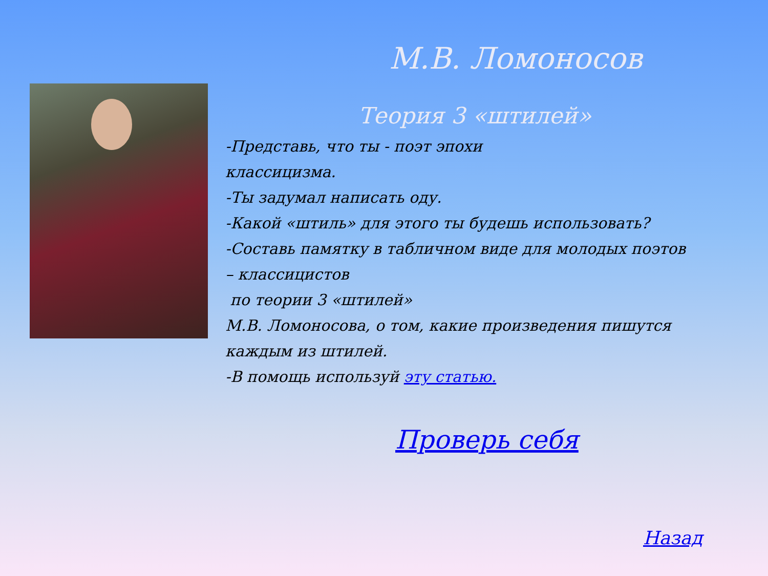М.В. Ломоносов
Теория 3 «штилей»
-Представь, что ты - поэт эпохи
классицизма.
-Ты задумал написать оду.
-Какой «штиль» для этого ты будешь использовать?
-Составь памятку в табличном виде для молодых поэтов – классицистов
по теории 3 «штилей»
М.В. Ломоносова, о том, какие произведения пишутся каждым из штилей.
-В помощь используй эту статью.
Проверь себя
Назад